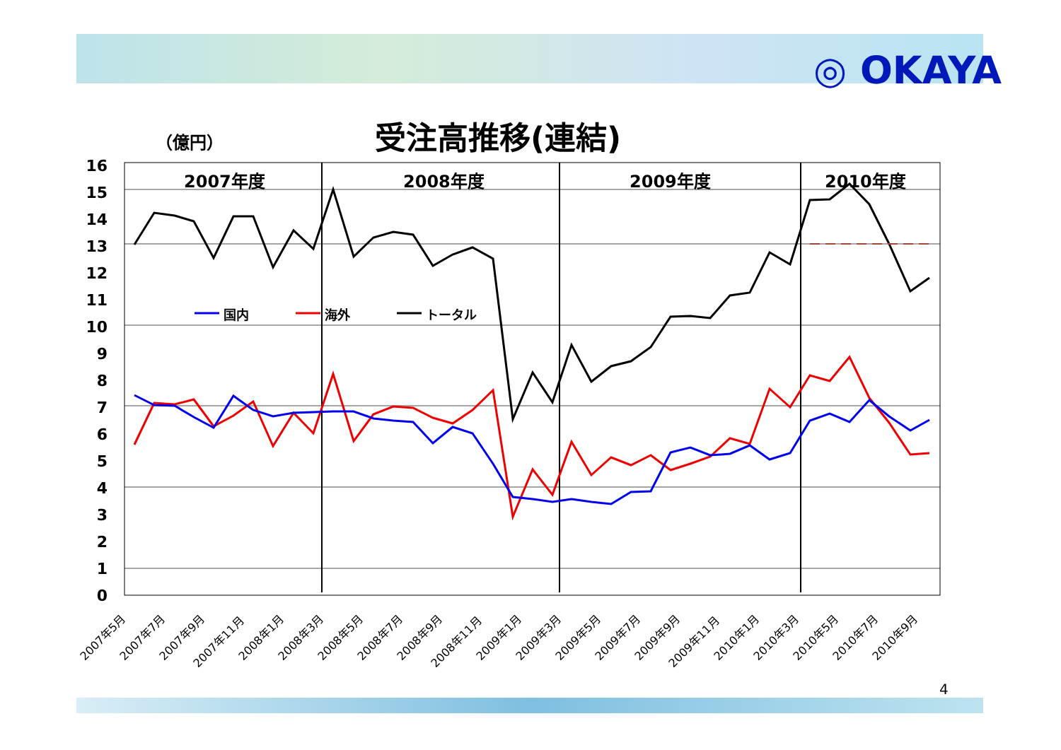◎ OKAYA
受注高推移(連結)
（億円）
16
15
14
13
12
11
10
9
8
7
6
5
4
3
2
1
0
2007年度
2008年度
2009年度
2010年度
国内
海外
トータル
2007年5月
2007年7月
2007年9月
2007年11月
2008年1月
2008年3月
2008年5月
2008年7月
2008年9月
2008年11月
2009年1月
2009年3月
2009年5月
2009年7月
2009年9月
2009年11月
2010年1月
2010年3月
2010年5月
2010年7月
2010年9月
4